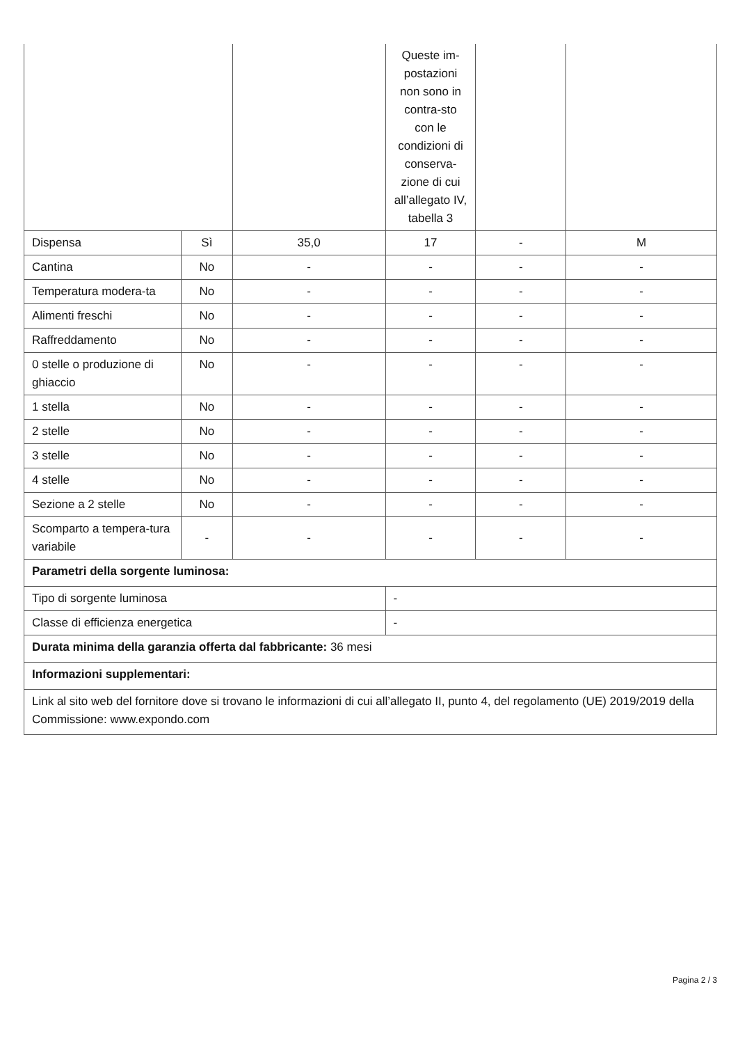| | | | Queste im-postazioni non sono in contra-sto con le condizioni di conserva-zione di cui all’allegato IV, tabella 3 | | |
| Dispensa | Sì | 35,0 | 17 | - | M |
| Cantina | No | - | - | - | - |
| Temperatura modera-ta | No | - | - | - | - |
| Alimenti freschi | No | - | - | - | - |
| Raffreddamento | No | - | - | - | - |
| 0 stelle o produzione di ghiaccio | No | - | - | - | - |
| 1 stella | No | - | - | - | - |
| 2 stelle | No | - | - | - | - |
| 3 stelle | No | - | - | - | - |
| 4 stelle | No | - | - | - | - |
| Sezione a 2 stelle | No | - | - | - | - |
| Scomparto a tempera-tura variabile | - | - | - | - | - |
| Parametri della sorgente luminosa: | | | | | |
| Tipo di sorgente luminosa | | | - | | |
| Classe di efficienza energetica | | | - | | |
| Durata minima della garanzia offerta dal fabbricante: 36 mesi | | | | | |
| Informazioni supplementari: | | | | | |
| Link al sito web del fornitore dove si trovano le informazioni di cui all’allegato II, punto 4, del regolamento (UE) 2019/2019 della Commissione: www.expondo.com | | | | | |
Pagina 2 / 3